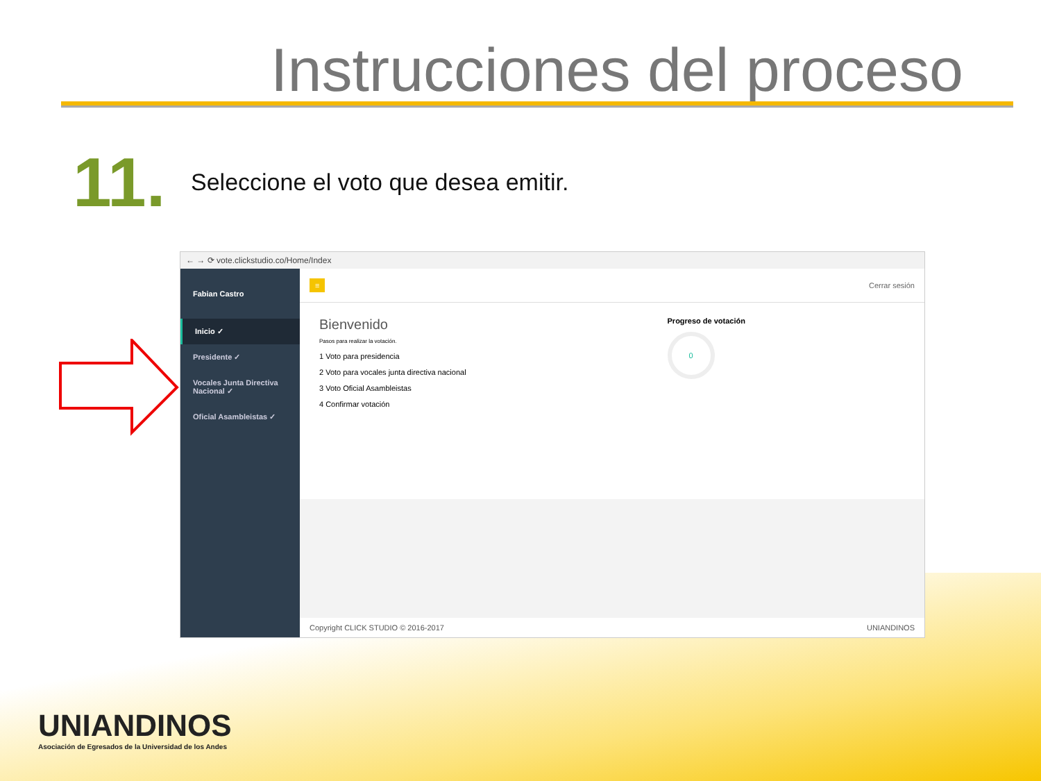Instrucciones del proceso
11.
Seleccione el voto que desea emitir.
← → ⟳ vote.clickstudio.co/Home/Index
Fabian Castro
Inicio ✓
Presidente ✓
Vocales Junta Directiva Nacional ✓
Oficial Asambleistas ✓
≡ Cerrar sesión
Bienvenido
Pasos para realizar la votación.
1 Voto para presidencia
2 Voto para vocales junta directiva nacional
3 Voto Oficial Asambleistas
4 Confirmar votación
Progreso de votación
0
Copyright CLICK STUDIO © 2016-2017 UNIANDINOS
UNIANDINOS
Asociación de Egresados de la Universidad de los Andes